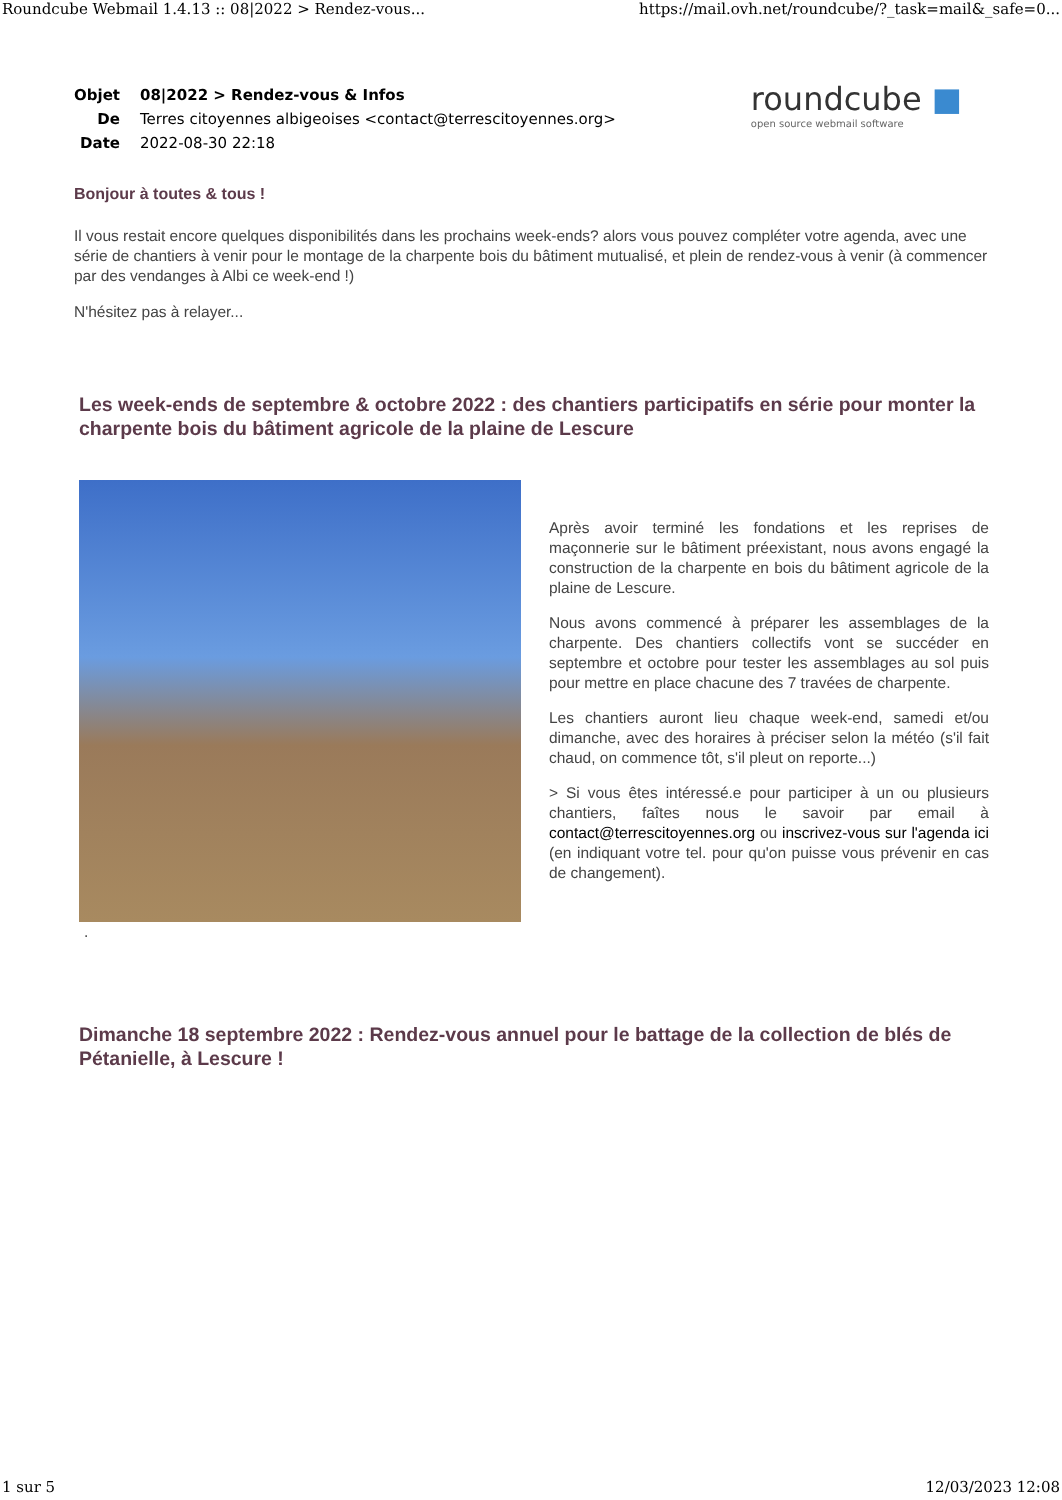Roundcube Webmail 1.4.13 :: 08|2022 > Rendez-vous... https://mail.ovh.net/roundcube/?_task=mail&_safe=0...
| Objet | 08/2022 > Rendez-vous & Infos |
| De | Terres citoyennes albigeoises <contact@terrescitoyennes.org> |
| Date | 2022-08-30 22:18 |
roundcube ■
open source webmail software
Bonjour à toutes & tous !
Il vous restait encore quelques disponibilités dans les prochains week-ends? alors vous pouvez compléter votre agenda, avec une série de chantiers à venir pour le montage de la charpente bois du bâtiment mutualisé, et plein de rendez-vous à venir (à commencer par des vendanges à Albi ce week-end !)
N'hésitez pas à relayer...
Les week-ends de septembre & octobre 2022 : des chantiers participatifs en série pour monter la charpente bois du bâtiment agricole de la plaine de Lescure
Après avoir terminé les fondations et les reprises de maçonnerie sur le bâtiment préexistant, nous avons engagé la construction de la charpente en bois du bâtiment agricole de la plaine de Lescure.
Nous avons commencé à préparer les assemblages de la charpente. Des chantiers collectifs vont se succéder en septembre et octobre pour tester les assemblages au sol puis pour mettre en place chacune des 7 travées de charpente.
Les chantiers auront lieu chaque week-end, samedi et/ou dimanche, avec des horaires à préciser selon la météo (s'il fait chaud, on commence tôt, s'il pleut on reporte...)
> Si vous êtes intéressé.e pour participer à un ou plusieurs chantiers, faîtes nous le savoir par email à contact@terrescitoyennes.org ou inscrivez-vous sur l'agenda ici (en indiquant votre tel. pour qu'on puisse vous prévenir en cas de changement).
.
Dimanche 18 septembre 2022 : Rendez-vous annuel pour le battage de la collection de blés de Pétanielle, à Lescure !
1 sur 5 12/03/2023 12:08